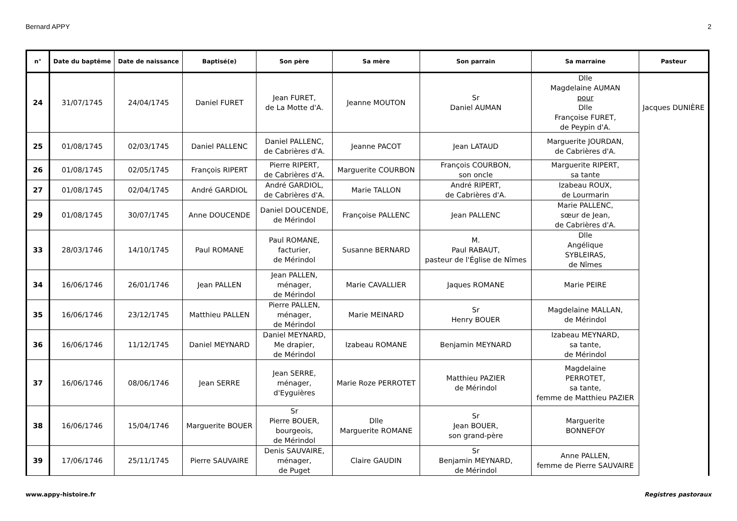Bernard APPY 2
| n° | Date du baptême | Date de naissance | Baptisé(e) | Son père | Sa mère | Son parrain | Sa marraine | Pasteur |
| --- | --- | --- | --- | --- | --- | --- | --- | --- |
| 24 | 31/07/1745 | 24/04/1745 | Daniel FURET | Jean FURET, de La Motte d'A. | Jeanne MOUTON | Sr Daniel AUMAN | Dlle Magdelaine AUMAN pour Dlle Françoise FURET, de Peypin d'A. | Jacques DUNIÈRE |
| 25 | 01/08/1745 | 02/03/1745 | Daniel PALLENC | Daniel PALLENC, de Cabrières d'A. | Jeanne PACOT | Jean LATAUD | Marguerite JOURDAN, de Cabrières d'A. | |
| 26 | 01/08/1745 | 02/05/1745 | François RIPERT | Pierre RIPERT, de Cabrières d'A. | Marguerite COURBON | François COURBON, son oncle | Marguerite RIPERT, sa tante | |
| 27 | 01/08/1745 | 02/04/1745 | André GARDIOL | André GARDIOL, de Cabrières d'A. | Marie TALLON | André RIPERT, de Cabrières d'A. | Izabeau ROUX, de Lourmarin | |
| 29 | 01/08/1745 | 30/07/1745 | Anne DOUCENDE | Daniel DOUCENDE, de Mérindol | Françoise PALLENC | Jean PALLENC | Marie PALLENC, sœur de Jean, de Cabrières d'A. | |
| 33 | 28/03/1746 | 14/10/1745 | Paul ROMANE | Paul ROMANE, facturier, de Mérindol | Susanne BERNARD | M. Paul RABAUT, pasteur de l'Église de Nîmes | Dlle Angélique SYBLEIRAS, de Nîmes | |
| 34 | 16/06/1746 | 26/01/1746 | Jean PALLEN | Jean PALLEN, ménager, de Mérindol | Marie CAVALLIER | Jaques ROMANE | Marie PEIRE | |
| 35 | 16/06/1746 | 23/12/1745 | Matthieu PALLEN | Pierre PALLEN, ménager, de Mérindol | Marie MEINARD | Sr Henry BOUER | Magdelaine MALLAN, de Mérindol | |
| 36 | 16/06/1746 | 11/12/1745 | Daniel MEYNARD | Daniel MEYNARD, Me drapier, de Mérindol | Izabeau ROMANE | Benjamin MEYNARD | Izabeau MEYNARD, sa tante, de Mérindol | |
| 37 | 16/06/1746 | 08/06/1746 | Jean SERRE | Jean SERRE, ménager, d'Eyguières | Marie Roze PERROTET | Matthieu PAZIER de Mérindol | Magdelaine PERROTET, sa tante, femme de Matthieu PAZIER | |
| 38 | 16/06/1746 | 15/04/1746 | Marguerite BOUER | Sr Pierre BOUER, bourgeois, de Mérindol | Dlle Marguerite ROMANE | Sr Jean BOUER, son grand-père | Marguerite BONNEFOY | |
| 39 | 17/06/1746 | 25/11/1745 | Pierre SAUVAIRE | Denis SAUVAIRE, ménager, de Puget | Claire GAUDIN | Sr Benjamin MEYNARD, de Mérindol | Anne PALLEN, femme de Pierre SAUVAIRE | |
www.appy-histoire.fr Registres pastoraux